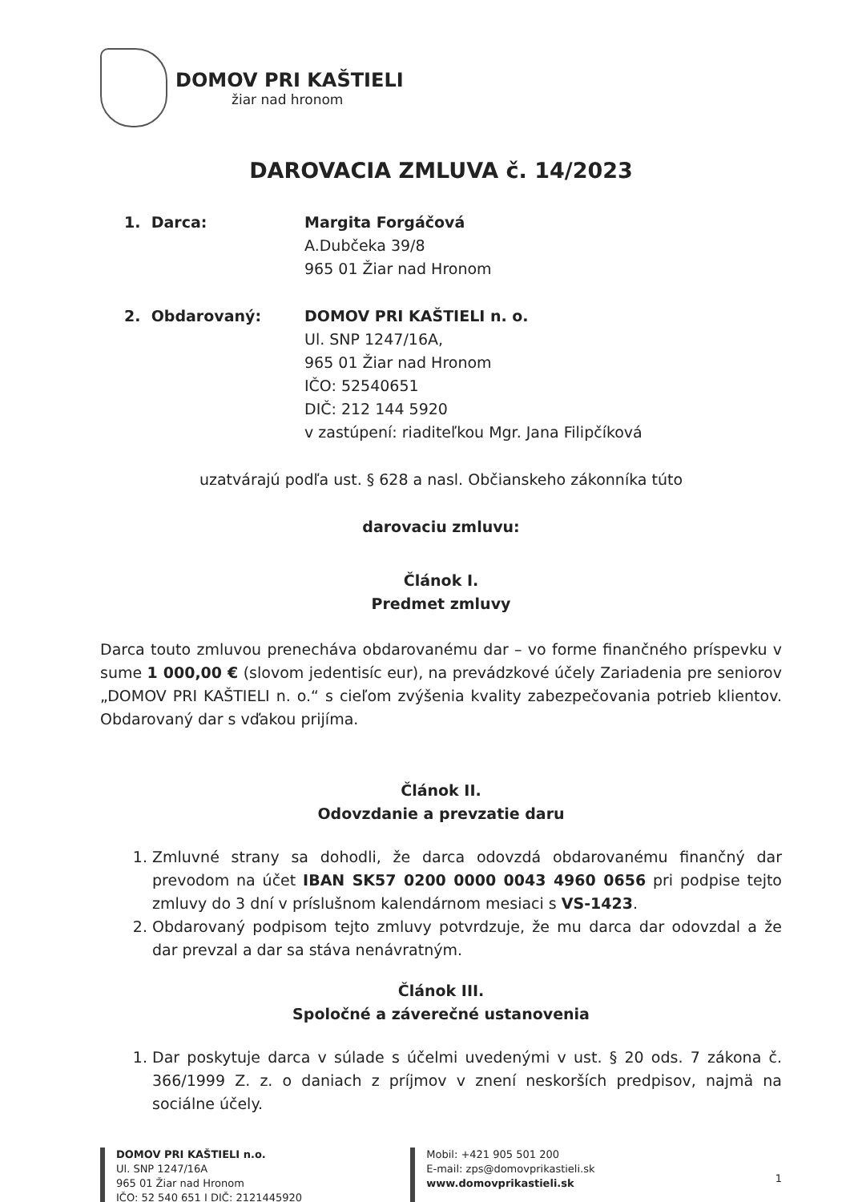DOMOV PRI KAŠTIELI
žiar nad hronom
DAROVACIA ZMLUVA č. 14/2023
1. Darca: Margita Forgáčová
A.Dubčeka 39/8
965 01 Žiar nad Hronom
2. Obdarovaný: DOMOV PRI KAŠTIELI n. o.
Ul. SNP 1247/16A,
965 01 Žiar nad Hronom
IČO: 52540651
DIČ: 212 144 5920
v zastúpení: riaditeľkou Mgr. Jana Filipčíková
uzatvárajú podľa ust. § 628 a nasl. Občianskeho zákonníka túto
darovaciu zmluvu:
Článok I.
Predmet zmluvy
Darca touto zmluvou prenecháva obdarovanému dar – vo forme finančného príspevku v sume 1 000,00 € (slovom jedentisíc eur), na prevádzkové účely Zariadenia pre seniorov „DOMOV PRI KAŠTIELI n. o.“ s cieľom zvýšenia kvality zabezpečovania potrieb klientov. Obdarovaný dar s vďakou prijíma.
Článok II.
Odovzdanie a prevzatie daru
1. Zmluvné strany sa dohodli, že darca odovzdá obdarovanému finančný dar prevodom na účet IBAN SK57 0200 0000 0043 4960 0656 pri podpise tejto zmluvy do 3 dní v príslušnom kalendárnom mesiaci s VS-1423.
2. Obdarovaný podpisom tejto zmluvy potvrdzuje, že mu darca dar odovzdal a že dar prevzal a dar sa stáva nenávratným.
Článok III.
Spoločné a záverečné ustanovenia
1. Dar poskytuje darca v súlade s účelmi uvedenými v ust. § 20 ods. 7 zákona č. 366/1999 Z. z. o daniach z príjmov v znení neskorších predpisov, najmä na sociálne účely.
DOMOV PRI KAŠTIELI n.o.
Ul. SNP 1247/16A
965 01 Žiar nad Hronom
IČO: 52 540 651 I DIČ: 2121445920
Mobil: +421 905 501 200
E-mail: zps@domovprikastieli.sk
www.domovprikastieli.sk
1